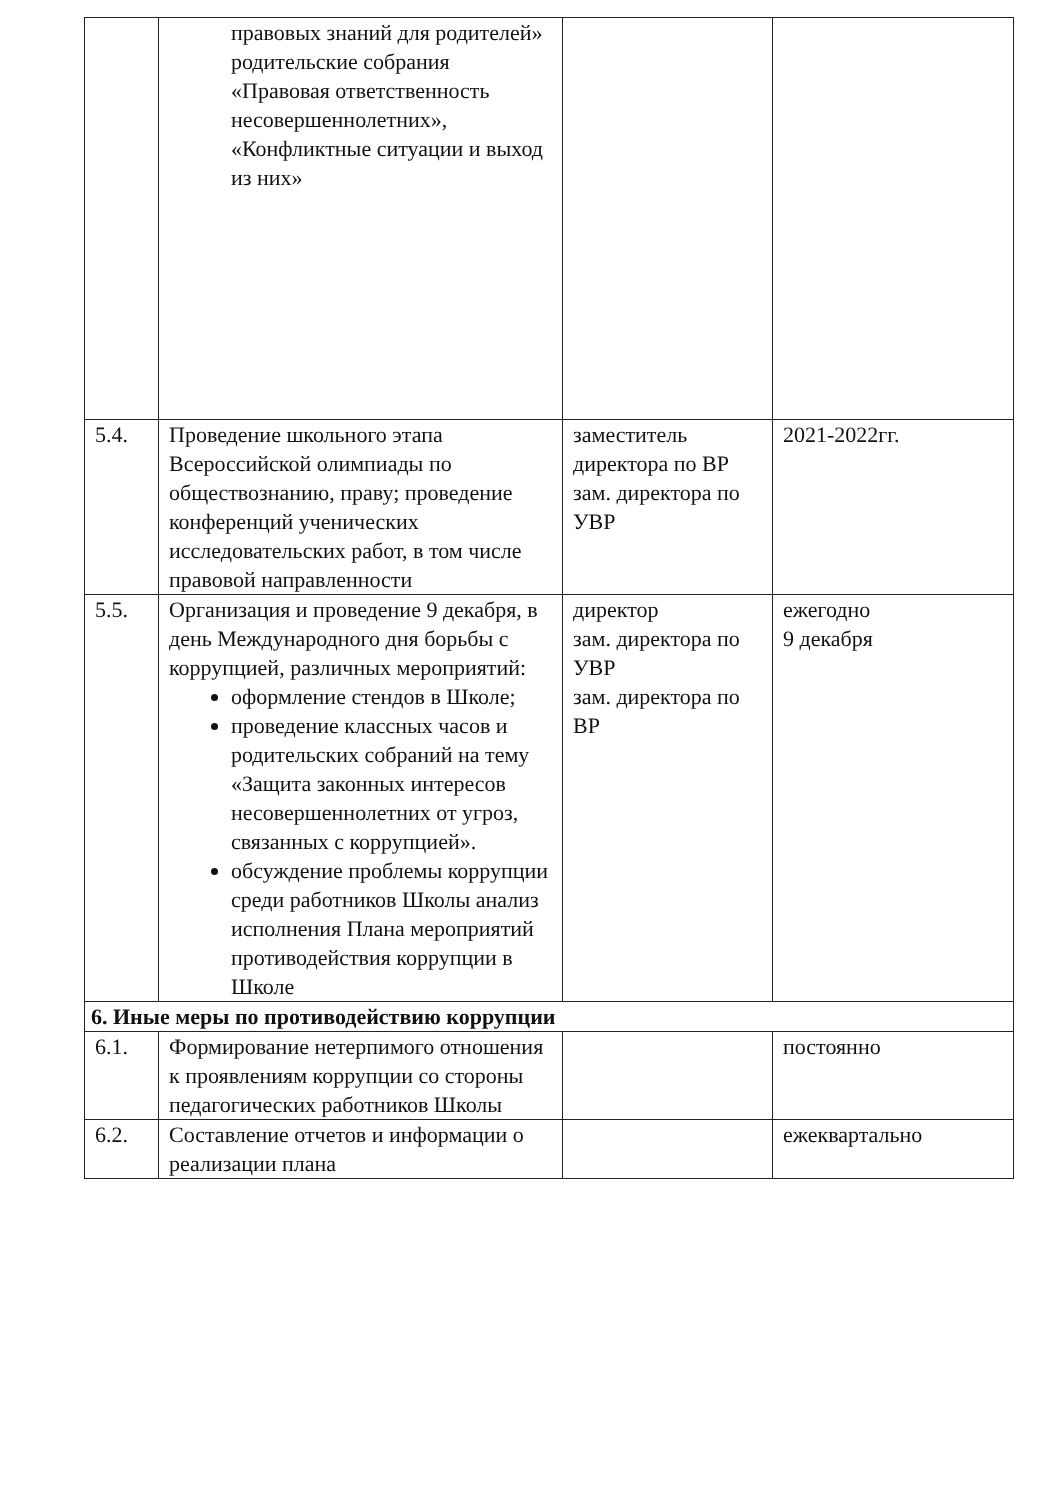| | правовых знаний для родителей» родительские собрания «Правовая ответственность несовершеннолетних», «Конфликтные ситуации и выход из них» | | |
| 5.4. | Проведение школьного этапа Всероссийской олимпиады по обществознанию, праву; проведение конференций ученических исследовательских работ, в том числе правовой направленности | заместитель директора по ВР зам. директора по УВР | 2021-2022гг. |
| 5.5. | Организация и проведение 9 декабря, в день Международного дня борьбы с коррупцией, различных мероприятий: оформление стендов в Школе; проведение классных часов и родительских собраний на тему «Защита законных интересов несовершеннолетних от угроз, связанных с коррупцией». обсуждение проблемы коррупции среди работников Школы анализ исполнения Плана мероприятий противодействия коррупции в Школе | директор зам. директора по УВР зам. директора по ВР | ежегодно 9 декабря |
| 6. Иные меры по противодействию коррупции | | | |
| 6.1. | Формирование нетерпимого отношения к проявлениям коррупции со стороны педагогических работников Школы | | постоянно |
| 6.2. | Составление отчетов и информации о реализации плана | | ежеквартально |